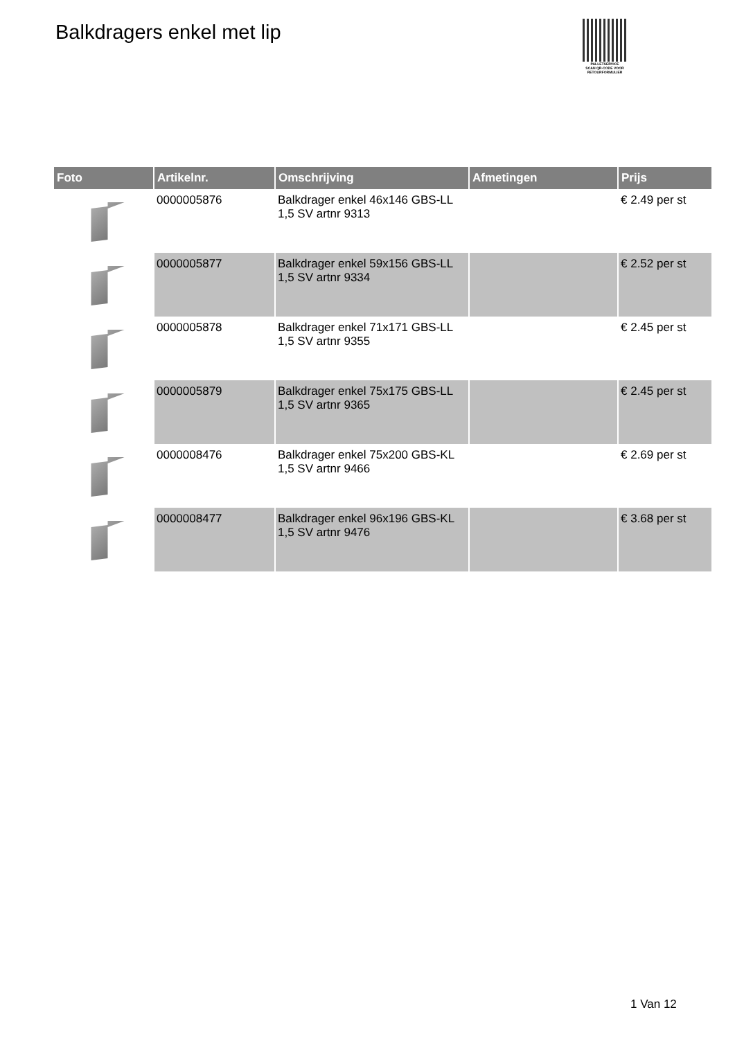Balkdragers enkel met lip
PALLETSERVICE
SCAN QR-CODE VOOR RETOURFORMULIER
| Foto | Artikelnr. | Omschrijving | Afmetingen | Prijs |
| --- | --- | --- | --- | --- |
| | 0000005876 | Balkdrager enkel 46x146 GBS-LL 1,5 SV artnr 9313 | | € 2.49 per st |
| | 0000005877 | Balkdrager enkel 59x156 GBS-LL 1,5 SV artnr 9334 | | € 2.52 per st |
| | 0000005878 | Balkdrager enkel 71x171 GBS-LL 1,5 SV artnr 9355 | | € 2.45 per st |
| | 0000005879 | Balkdrager enkel 75x175 GBS-LL 1,5 SV artnr 9365 | | € 2.45 per st |
| | 0000008476 | Balkdrager enkel 75x200 GBS-KL 1,5 SV artnr 9466 | | € 2.69 per st |
| | 0000008477 | Balkdrager enkel 96x196 GBS-KL 1,5 SV artnr 9476 | | € 3.68 per st |
1 Van 12